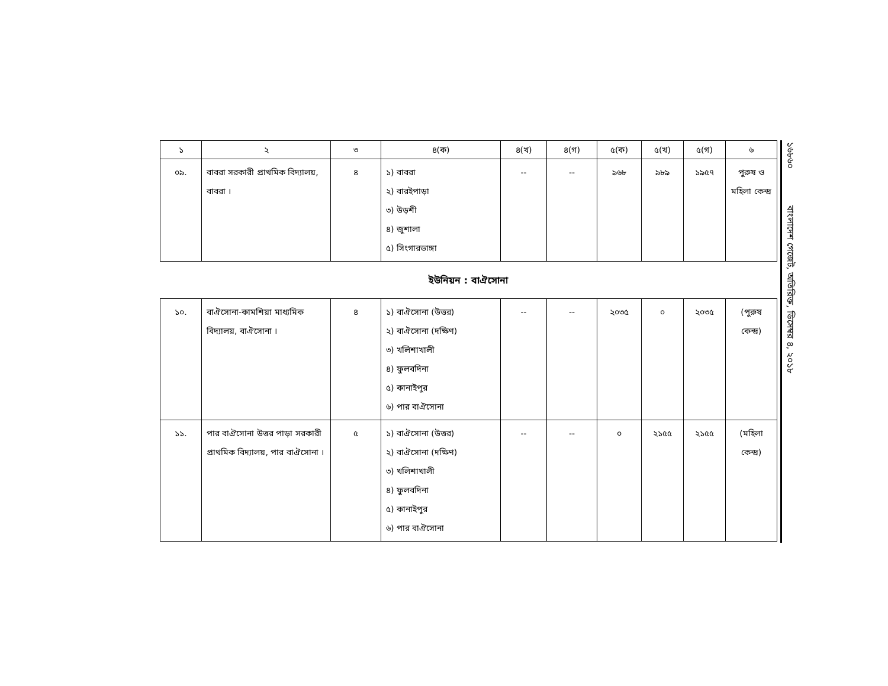| ১ | ২ | ৩ | ৪(ক) | ৪(খ) | ৪(গ) | ৫(ক) | ৫(খ) | ৫(গ) | ৬ |
| --- | --- | --- | --- | --- | --- | --- | --- | --- | --- |
| ০৯. | বাবরা সরকারী প্রাথমিক বিদ্যালয়, বাবরা । | ৪ | ১) বাবরা ২) বারইপাড়া ৩) উড়শী ৪) জুশালা ৫) সিংগারডাঙ্গা | -- | -- | ৯৬৮ | ৯৮৯ | ১৯৫৭ | পুরুষ ও মহিলা কেন্দ্র |
ইউনিয়ন : বাঐসোনা
| ১০. | বাঐসোনা-কামশিয়া মাধ্যমিক বিদ্যালয়, বাঐসোনা । | ৪ | ১) বাঐসোনা (উত্তর) ২) বাঐসোনা (দক্ষিণ) ৩) খলিশাখালী ৪) ফুলবদিনা ৫) কানাইপুর ৬) পার বাঐসোনা | -- | -- | ২০৩৫ | ০ | ২০৩৫ | (পুরুষ কেন্দ্র) |
| ১১. | পার বাঐসোনা উত্তর পাড়া সরকারী প্রাথমিক বিদ্যালয়, পার বাঐসোনা । | ৫ | ১) বাঐসোনা (উত্তর) ২) বাঐসোনা (দক্ষিণ) ৩) খলিশাখালী ৪) ফুলবদিনা ৫) কানাইপুর ৬) পার বাঐসোনা | -- | -- | ০ | ২১৫৫ | ২১৫৫ | (মহিলা কেন্দ্র) |
১৬৮৬০ বাংলাদেশ গেজেট, অতিরিক্ত, ডিসেম্বর ৪, ২০১৮